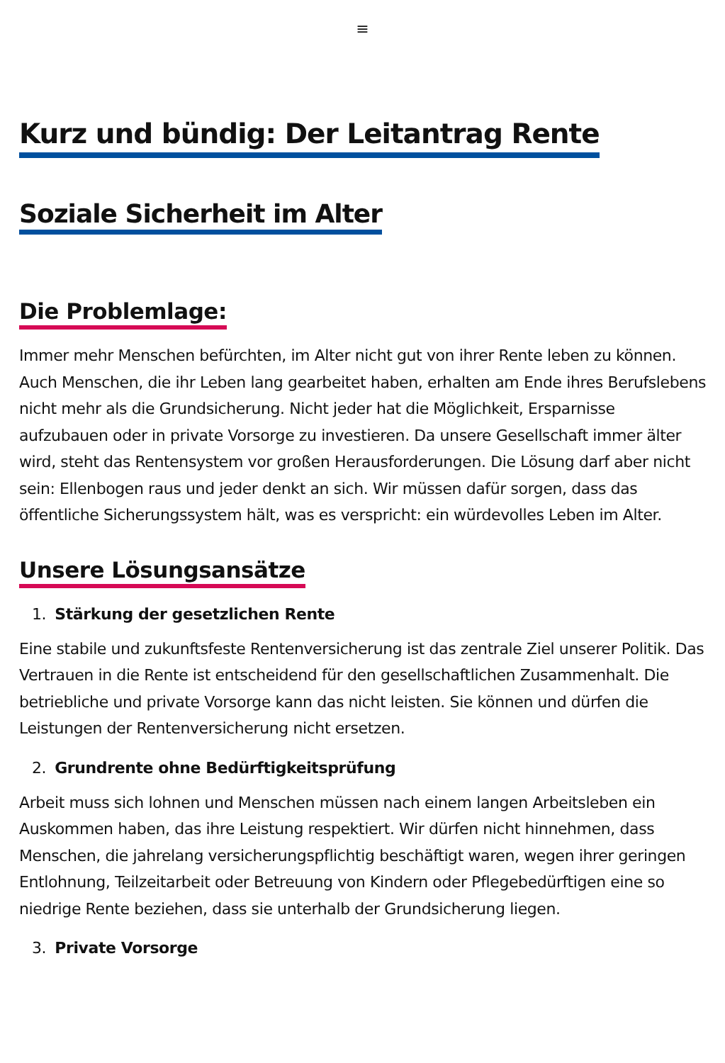≡
Kurz und bündig: Der Leitantrag Rente
Soziale Sicherheit im Alter
Die Problemlage:
Immer mehr Menschen befürchten, im Alter nicht gut von ihrer Rente leben zu können. Auch Menschen, die ihr Leben lang gearbeitet haben, erhalten am Ende ihres Berufslebens nicht mehr als die Grundsicherung. Nicht jeder hat die Möglichkeit, Ersparnisse aufzubauen oder in private Vorsorge zu investieren. Da unsere Gesellschaft immer älter wird, steht das Rentensystem vor großen Herausforderungen. Die Lösung darf aber nicht sein: Ellenbogen raus und jeder denkt an sich. Wir müssen dafür sorgen, dass das öffentliche Sicherungssystem hält, was es verspricht: ein würdevolles Leben im Alter.
Unsere Lösungsansätze
1. Stärkung der gesetzlichen Rente
Eine stabile und zukunftsfeste Rentenversicherung ist das zentrale Ziel unserer Politik. Das Vertrauen in die Rente ist entscheidend für den gesellschaftlichen Zusammenhalt. Die betriebliche und private Vorsorge kann das nicht leisten. Sie können und dürfen die Leistungen der Rentenversicherung nicht ersetzen.
2. Grundrente ohne Bedürftigkeitsprüfung
Arbeit muss sich lohnen und Menschen müssen nach einem langen Arbeitsleben ein Auskommen haben, das ihre Leistung respektiert. Wir dürfen nicht hinnehmen, dass Menschen, die jahrelang versicherungspflichtig beschäftigt waren, wegen ihrer geringen Entlohnung, Teilzeitarbeit oder Betreuung von Kindern oder Pflegebedürftigen eine so niedrige Rente beziehen, dass sie unterhalb der Grundsicherung liegen.
3. Private Vorsorge